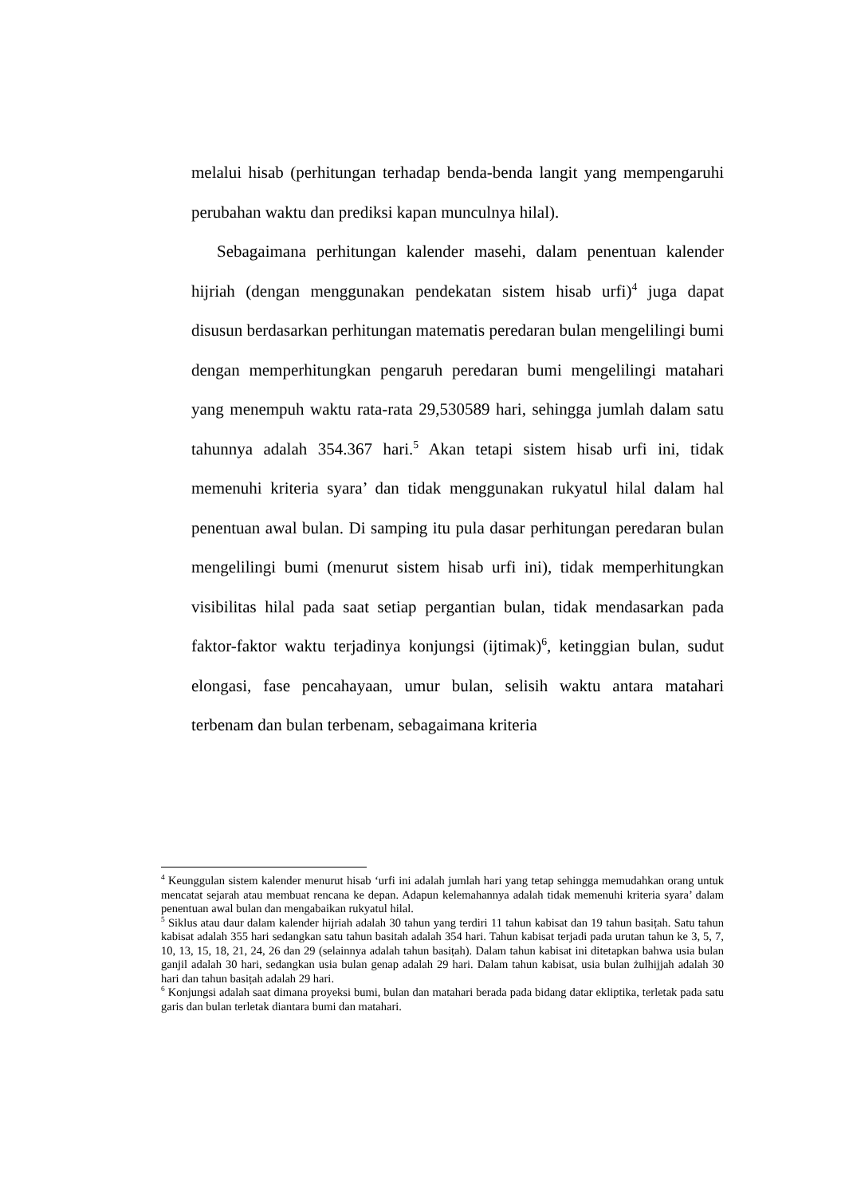melalui hisab (perhitungan terhadap benda-benda langit yang mempengaruhi perubahan waktu dan prediksi kapan munculnya hilal).
Sebagaimana perhitungan kalender masehi, dalam penentuan kalender hijriah (dengan menggunakan pendekatan sistem hisab urfi)<sup>4</sup> juga dapat disusun berdasarkan perhitungan matematis peredaran bulan mengelilingi bumi dengan memperhitungkan pengaruh peredaran bumi mengelilingi matahari yang menempuh waktu rata-rata 29,530589 hari, sehingga jumlah dalam satu tahunnya adalah 354.367 hari.<sup>5</sup> Akan tetapi sistem hisab urfi ini, tidak memenuhi kriteria syara’ dan tidak menggunakan rukyatul hilal dalam hal penentuan awal bulan. Di samping itu pula dasar perhitungan peredaran bulan mengelilingi bumi (menurut sistem hisab urfi ini), tidak memperhitungkan visibilitas hilal pada saat setiap pergantian bulan, tidak mendasarkan pada faktor-faktor waktu terjadinya konjungsi (ijtimak)<sup>6</sup>, ketinggian bulan, sudut elongasi, fase pencahayaan, umur bulan, selisih waktu antara matahari terbenam dan bulan terbenam, sebagaimana kriteria
<sup>4</sup> Keunggulan sistem kalender menurut hisab ‘urfi ini adalah jumlah hari yang tetap sehingga memudahkan orang untuk mencatat sejarah atau membuat rencana ke depan. Adapun kelemahannya adalah tidak memenuhi kriteria syara’ dalam penentuan awal bulan dan mengabaikan rukyatul hilal.
<sup>5</sup> Siklus atau daur dalam kalender hijriah adalah 30 tahun yang terdiri 11 tahun kabisat dan 19 tahun basiṭah. Satu tahun kabisat adalah 355 hari sedangkan satu tahun basitah adalah 354 hari. Tahun kabisat terjadi pada urutan tahun ke 3, 5, 7, 10, 13, 15, 18, 21, 24, 26 dan 29 (selainnya adalah tahun basiṭah). Dalam tahun kabisat ini ditetapkan bahwa usia bulan ganjil adalah 30 hari, sedangkan usia bulan genap adalah 29 hari. Dalam tahun kabisat, usia bulan żulhijjah adalah 30 hari dan tahun basiṭah adalah 29 hari.
<sup>6</sup> Konjungsi adalah saat dimana proyeksi bumi, bulan dan matahari berada pada bidang datar ekliptika, terletak pada satu garis dan bulan terletak diantara bumi dan matahari.